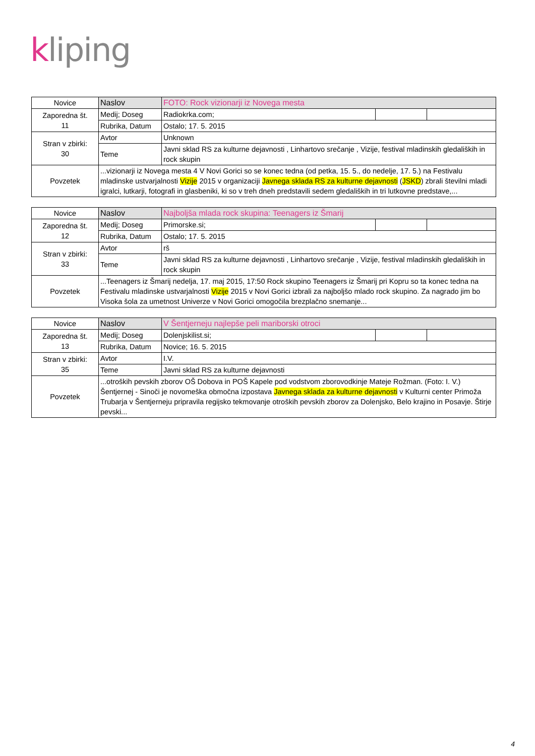kliping
| Novice | Naslov | FOTO: Rock vizionarji iz Novega mesta | | |
| Zaporedna št. 11 | Medij; Doseg | Radiokrka.com; | | |
| | Rubrika, Datum | Ostalo; 17. 5. 2015 | | |
| Stran v zbirki: 30 | Avtor | Unknown | | |
| | Teme | Javni sklad RS za kulturne dejavnosti , Linhartovo srečanje , Vizije, festival mladinskih gledaliških in rock skupin | | |
| Povzetek | ...vizionarji iz Novega mesta 4 V Novi Gorici so se konec tedna (od petka, 15. 5., do nedelje, 17. 5.) na Festivalu mladinske ustvarjalnosti Vizije 2015 v organizaciji Javnega sklada RS za kulturne dejavnosti ( JSKD ) zbrali številni mladi igralci, lutkarji, fotografi in glasbeniki, ki so v treh dneh predstavili sedem gledaliških in tri lutkovne predstave,... | | | |
| Novice | Naslov | Najboljša mlada rock skupina: Teenagers iz Šmarij | | |
| Zaporedna št. 12 | Medij; Doseg | Primorske.si; | | |
| | Rubrika, Datum | Ostalo; 17. 5. 2015 | | |
| Stran v zbirki: 33 | Avtor | rš | | |
| | Teme | Javni sklad RS za kulturne dejavnosti , Linhartovo srečanje , Vizije, festival mladinskih gledaliških in rock skupin | | |
| Povzetek | ...Teenagers iz Šmarij nedelja, 17. maj 2015, 17:50 Rock skupino Teenagers iz Šmarij pri Kopru so ta konec tedna na Festivalu mladinske ustvarjalnosti Vizije 2015 v Novi Gorici izbrali za najboljšo mlado rock skupino. Za nagrado jim bo Visoka šola za umetnost Univerze v Novi Gorici omogočila brezplačno snemanje... | | | |
| Novice | Naslov | V Šentjerneju najlepše peli mariborski otroci | | |
| Zaporedna št. 13 | Medij; Doseg | Dolenjskilist.si; | | |
| | Rubrika, Datum | Novice; 16. 5. 2015 | | |
| Stran v zbirki: 35 | Avtor | I.V. | | |
| | Teme | Javni sklad RS za kulturne dejavnosti | | |
| Povzetek | ...otroških pevskih zborov OŠ Dobova in POŠ Kapele pod vodstvom zborovodkinje Mateje Rožman. (Foto: I. V.) Šentjernej - Sinoči je novomeška območna izpostava Javnega sklada za kulturne dejavnosti v Kulturni center Primoža Trubarja v Šentjerneju pripravila regijsko tekmovanje otroških pevskih zborov za Dolenjsko, Belo krajino in Posavje. Štirje pevski... | | | |
4